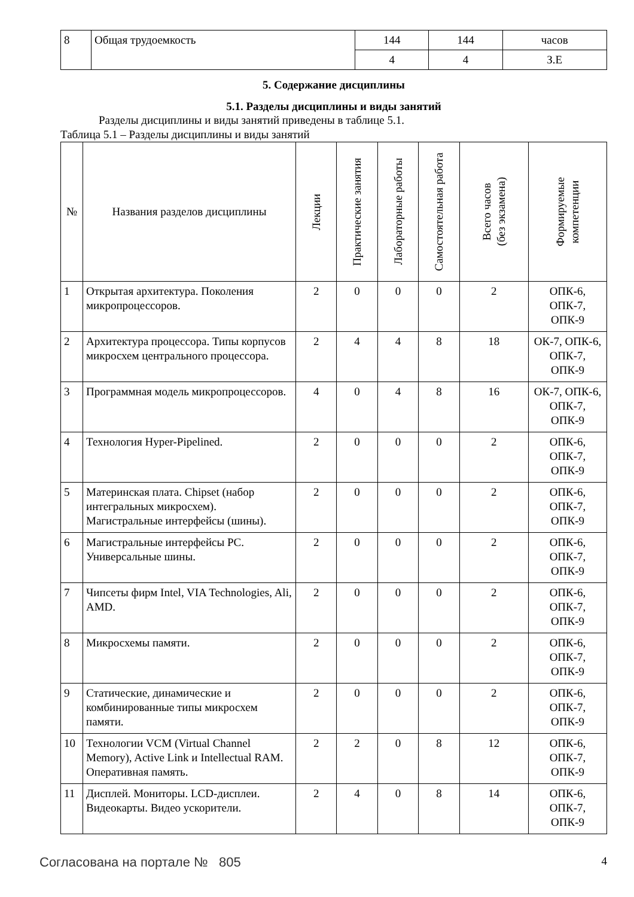| 8 | Общая трудоемкость | 144 | 144 | часов |
| | | 4 | 4 | З.Е |
5. Содержание дисциплины
5.1. Разделы дисциплины и виды занятий
Разделы дисциплины и виды занятий приведены в таблице 5.1.
Таблица 5.1 – Разделы дисциплины и виды занятий
| № | Названия разделов дисциплины | Лекции | Практические занятия | Лабораторные работы | Самостоятельная работа | Всего часов (без экзамена) | Формируемые компетенции |
| --- | --- | --- | --- | --- | --- | --- | --- |
| 1 | Открытая архитектура. Поколения микропроцессоров. | 2 | 0 | 0 | 0 | 2 | ОПК-6, ОПК-7, ОПК-9 |
| 2 | Архитектура процессора. Типы корпусов микросхем центрального процессора. | 2 | 4 | 4 | 8 | 18 | ОК-7, ОПК-6, ОПК-7, ОПК-9 |
| 3 | Программная модель микропроцессоров. | 4 | 0 | 4 | 8 | 16 | ОК-7, ОПК-6, ОПК-7, ОПК-9 |
| 4 | Технология Hyper-Pipelined. | 2 | 0 | 0 | 0 | 2 | ОПК-6, ОПК-7, ОПК-9 |
| 5 | Материнская плата. Chipset (набор интегральных микросхем). Магистральные интерфейсы (шины). | 2 | 0 | 0 | 0 | 2 | ОПК-6, ОПК-7, ОПК-9 |
| 6 | Магистральные интерфейсы PC. Универсальные шины. | 2 | 0 | 0 | 0 | 2 | ОПК-6, ОПК-7, ОПК-9 |
| 7 | Чипсеты фирм Intel, VIA Technologies, Ali, AMD. | 2 | 0 | 0 | 0 | 2 | ОПК-6, ОПК-7, ОПК-9 |
| 8 | Микросхемы памяти. | 2 | 0 | 0 | 0 | 2 | ОПК-6, ОПК-7, ОПК-9 |
| 9 | Статические, динамические и комбинированные типы микросхем памяти. | 2 | 0 | 0 | 0 | 2 | ОПК-6, ОПК-7, ОПК-9 |
| 10 | Технологии VCM (Virtual Channel Memory), Active Link и Intellectual RAM. Оперативная память. | 2 | 2 | 0 | 8 | 12 | ОПК-6, ОПК-7, ОПК-9 |
| 11 | Дисплей. Мониторы. LCD-дисплеи. Видеокарты. Видео ускорители. | 2 | 4 | 0 | 8 | 14 | ОПК-6, ОПК-7, ОПК-9 |
Согласована на портале № 805
4